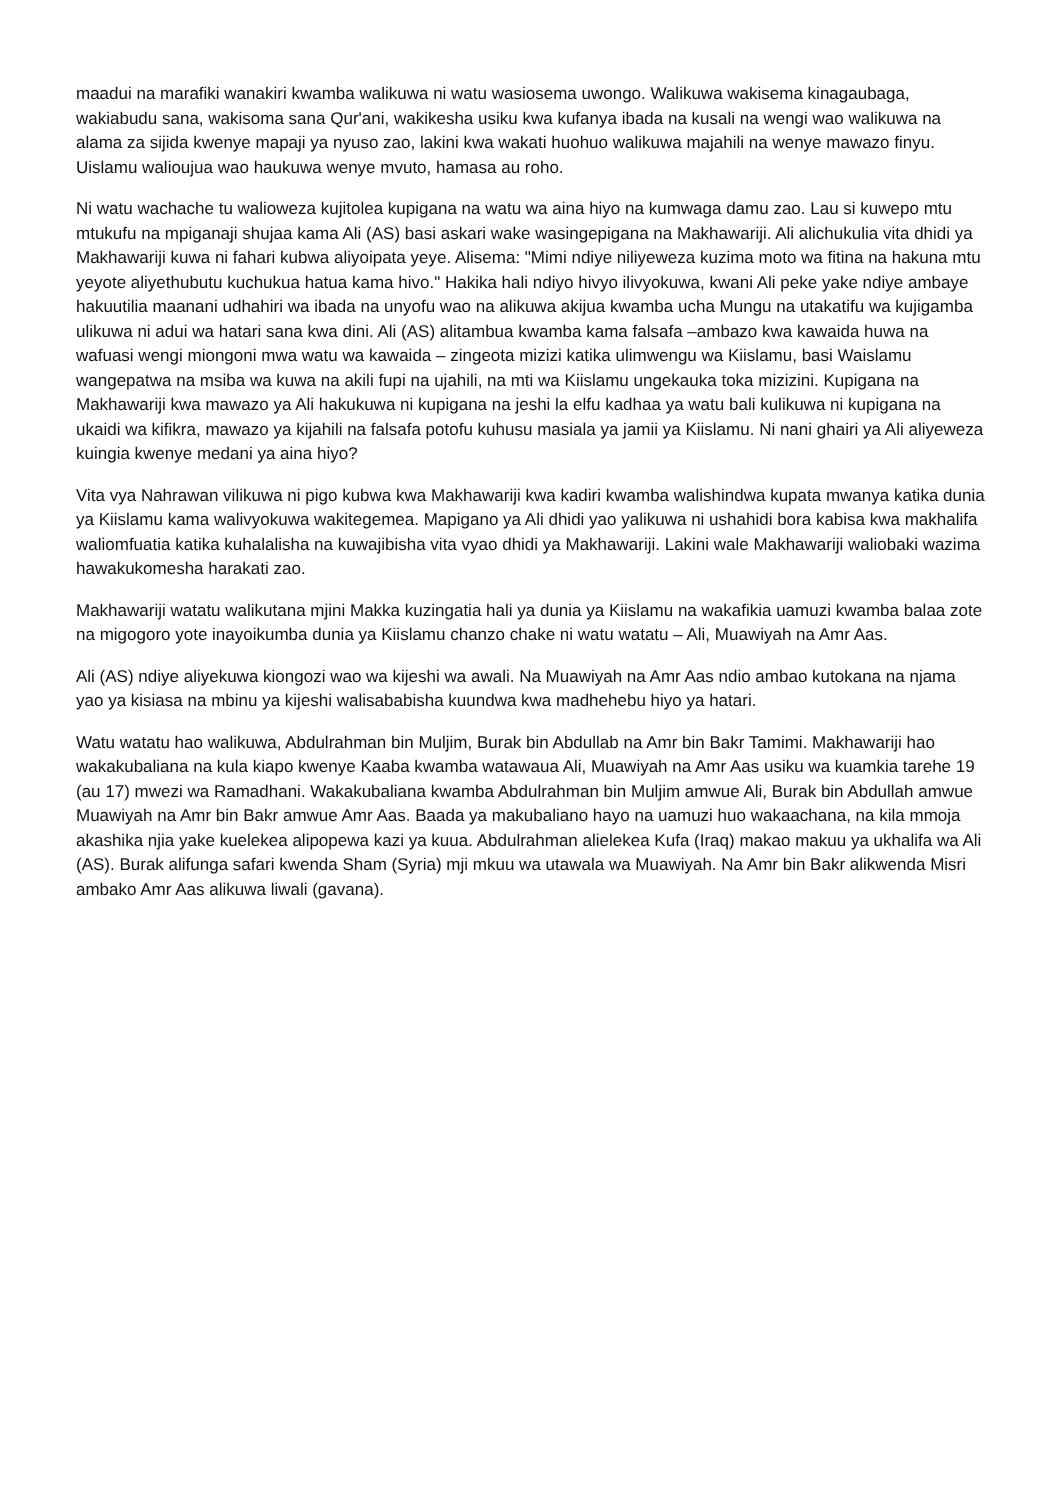maadui na marafiki wanakiri kwamba walikuwa ni watu wasiosema uwongo. Walikuwa wakisema kinagaubaga, wakiabudu sana, wakisoma sana Qur'ani, wakikesha usiku kwa kufanya ibada na kusali na wengi wao walikuwa na alama za sijida kwenye mapaji ya nyuso zao, lakini kwa wakati huohuo walikuwa majahili na wenye mawazo finyu. Uislamu walioujua wao haukuwa wenye mvuto, hamasa au roho.
Ni watu wachache tu walioweza kujitolea kupigana na watu wa aina hiyo na kumwaga damu zao. Lau si kuwepo mtu mtukufu na mpiganaji shujaa kama Ali (AS) basi askari wake wasingepigana na Makhawariji. Ali alichukulia vita dhidi ya Makhawariji kuwa ni fahari kubwa aliyoipata yeye. Alisema: "Mimi ndiye niliyeweza kuzima moto wa fitina na hakuna mtu yeyote aliyethubutu kuchukua hatua kama hivo." Hakika hali ndiyo hivyo ilivyokuwa, kwani Ali peke yake ndiye ambaye hakuutilia maanani udhahiri wa ibada na unyofu wao na alikuwa akijua kwamba ucha Mungu na utakatifu wa kujigamba ulikuwa ni adui wa hatari sana kwa dini. Ali (AS) alitambua kwamba kama falsafa –ambazo kwa kawaida huwa na wafuasi wengi miongoni mwa watu wa kawaida – zingeota mizizi katika ulimwengu wa Kiislamu, basi Waislamu wangepatwa na msiba wa kuwa na akili fupi na ujahili, na mti wa Kiislamu ungekauka toka mizizini. Kupigana na Makhawariji kwa mawazo ya Ali hakukuwa ni kupigana na jeshi la elfu kadhaa ya watu bali kulikuwa ni kupigana na ukaidi wa kifikra, mawazo ya kijahili na falsafa potofu kuhusu masiala ya jamii ya Kiislamu. Ni nani ghairi ya Ali aliyeweza kuingia kwenye medani ya aina hiyo?
Vita vya Nahrawan vilikuwa ni pigo kubwa kwa Makhawariji kwa kadiri kwamba walishindwa kupata mwanya katika dunia ya Kiislamu kama walivyokuwa wakitegemea. Mapigano ya Ali dhidi yao yalikuwa ni ushahidi bora kabisa kwa makhalifa waliomfuatia katika kuhalalisha na kuwajibisha vita vyao dhidi ya Makhawariji. Lakini wale Makhawariji waliobaki wazima hawakukomesha harakati zao.
Makhawariji watatu walikutana mjini Makka kuzingatia hali ya dunia ya Kiislamu na wakafikia uamuzi kwamba balaa zote na migogoro yote inayoikumba dunia ya Kiislamu chanzo chake ni watu watatu – Ali, Muawiyah na Amr Aas.
Ali (AS) ndiye aliyekuwa kiongozi wao wa kijeshi wa awali. Na Muawiyah na Amr Aas ndio ambao kutokana na njama yao ya kisiasa na mbinu ya kijeshi walisababisha kuundwa kwa madhehebu hiyo ya hatari.
Watu watatu hao walikuwa, Abdulrahman bin Muljim, Burak bin Abdullab na Amr bin Bakr Tamimi. Makhawariji hao wakakubaliana na kula kiapo kwenye Kaaba kwamba watawaua Ali, Muawiyah na Amr Aas usiku wa kuamkia tarehe 19 (au 17) mwezi wa Ramadhani. Wakakubaliana kwamba Abdulrahman bin Muljim amwue Ali, Burak bin Abdullah amwue Muawiyah na Amr bin Bakr amwue Amr Aas. Baada ya makubaliano hayo na uamuzi huo wakaachana, na kila mmoja akashika njia yake kuelekea alipopewa kazi ya kuua. Abdulrahman alielekea Kufa (Iraq) makao makuu ya ukhalifa wa Ali (AS). Burak alifunga safari kwenda Sham (Syria) mji mkuu wa utawala wa Muawiyah. Na Amr bin Bakr alikwenda Misri ambako Amr Aas alikuwa liwali (gavana).